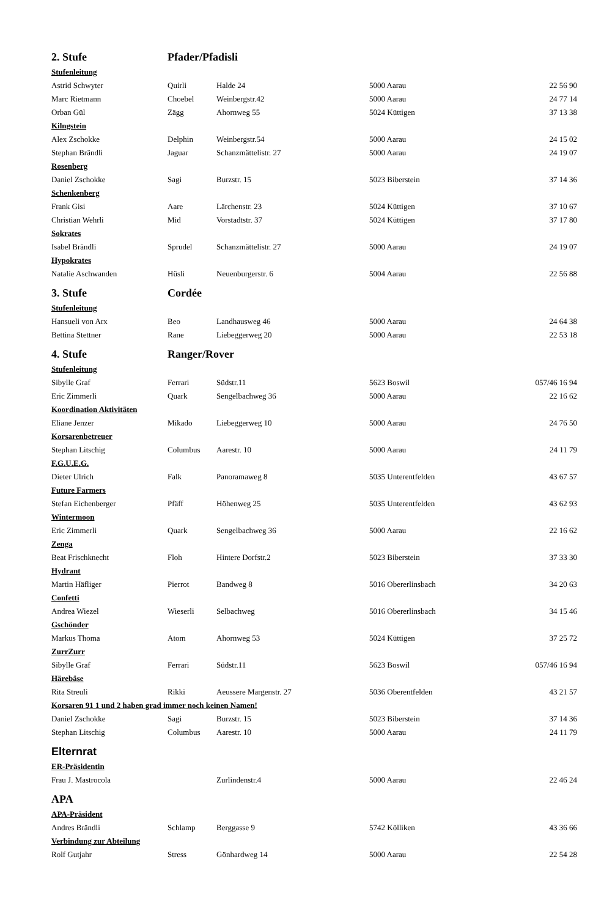| 2. Stufe | Pfader/Pfadisli | | | |
| Stufenleitung | | | | |
| Astrid Schwyter | Quirli | Halde 24 | 5000 Aarau | 22 56 90 |
| Marc Rietmann | Choebel | Weinbergstr.42 | 5000 Aarau | 24 77 14 |
| Orban Gül | Zägg | Ahornweg 55 | 5024 Küttigen | 37 13 38 |
| Kilngstein | | | | |
| Alex Zschokke | Delphin | Weinbergstr.54 | 5000 Aarau | 24 15 02 |
| Stephan Brändli | Jaguar | Schanzmättelistr. 27 | 5000 Aarau | 24 19 07 |
| Rosenberg | | | | |
| Daniel Zschokke | Sagi | Burzstr. 15 | 5023 Biberstein | 37 14 36 |
| Schenkenberg | | | | |
| Frank Gisi | Aare | Lärchenstr. 23 | 5024 Küttigen | 37 10 67 |
| Christian Wehrli | Mid | Vorstadtstr. 37 | 5024 Küttigen | 37 17 80 |
| Sokrates | | | | |
| Isabel Brändli | Sprudel | Schanzmättelistr. 27 | 5000 Aarau | 24 19 07 |
| Hypokrates | | | | |
| Natalie Aschwanden | Hüsli | Neuenburgerstr. 6 | 5004 Aarau | 22 56 88 |
| 3. Stufe | Cordée | | | |
| Stufenleitung | | | | |
| Hansueli von Arx | Beo | Landhausweg 46 | 5000 Aarau | 24 64 38 |
| Bettina Stettner | Rane | Liebeggerweg 20 | 5000 Aarau | 22 53 18 |
| 4. Stufe | Ranger/Rover | | | |
| Stufenleitung | | | | |
| Sibylle Graf | Ferrari | Südstr.11 | 5623 Boswil | 057/46 16 94 |
| Eric Zimmerli | Quark | Sengelbachweg 36 | 5000 Aarau | 22 16 62 |
| Koordination Aktivitäten | | | | |
| Eliane Jenzer | Mikado | Liebeggerweg 10 | 5000 Aarau | 24 76 50 |
| Korsarenbetreuer | | | | |
| Stephan Litschig | Columbus | Aarestr. 10 | 5000 Aarau | 24 11 79 |
| F.G.U.E.G. | | | | |
| Dieter Ulrich | Falk | Panoramaweg 8 | 5035 Unterentfelden | 43 67 57 |
| Future Farmers | | | | |
| Stefan Eichenberger | Pfäff | Höhenweg 25 | 5035 Unterentfelden | 43 62 93 |
| Wintermoon | | | | |
| Eric Zimmerli | Quark | Sengelbachweg 36 | 5000 Aarau | 22 16 62 |
| Zenga | | | | |
| Beat Frischknecht | Floh | Hintere Dorfstr.2 | 5023 Biberstein | 37 33 30 |
| Hydrant | | | | |
| Martin Häfliger | Pierrot | Bandweg 8 | 5016 Obererlinsbach | 34 20 63 |
| Confetti | | | | |
| Andrea Wiezel | Wieserli | Selbachweg | 5016 Obererlinsbach | 34 15 46 |
| Gschönder | | | | |
| Markus Thoma | Atom | Ahornweg 53 | 5024 Küttigen | 37 25 72 |
| ZurrZurr | | | | |
| Sibylle Graf | Ferrari | Südstr.11 | 5623 Boswil | 057/46 16 94 |
| Härebäse | | | | |
| Rita Streuli | Rikki | Aeussere Margenstr. 27 | 5036 Oberentfelden | 43 21 57 |
| Korsaren 91 1 und 2 haben grad immer noch keinen Namen! | | | | |
| Daniel Zschokke | Sagi | Burzstr. 15 | 5023 Biberstein | 37 14 36 |
| Stephan Litschig | Columbus | Aarestr. 10 | 5000 Aarau | 24 11 79 |
| Elternrat | | | | |
| ER-Präsidentin | | | | |
| Frau J. Mastrocola | | Zurlindenstr.4 | 5000 Aarau | 22 46 24 |
| APA | | | | |
| APA-Präsident | | | | |
| Andres Brändli | Schlamp | Berggasse 9 | 5742 Kölliken | 43 36 66 |
| Verbindung zur Abteilung | | | | |
| Rolf Gutjahr | Stress | Gönhardweg 14 | 5000 Aarau | 22 54 28 |